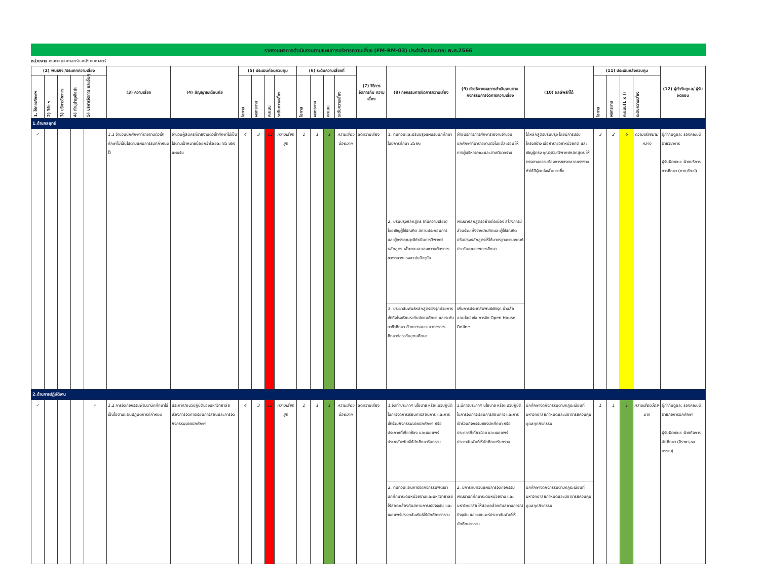รายงานผลการดำเนินงานตามแผนการบริหารความเสี่ยง (FM-RM-03) ประจำปีงบประมาณ พ.ศ.2566
หน่วยงาน คณะมนุษยศาสตร์และสังคมศาสตร์
| (2) พันธกิจ /ประเภทความเสี่ยง | | | | | (3) ความเสี่ยง | (4) สัญญาณเตือนภัย | (5) ประเมินก่อนควบคุม | | | | (6) ระดับความเสี่ยงที่ | | | | (7) วิธีการ จัดการกับ ความเสี่ยง | (8) กิจกรรมการจัดการความเสี่ยง | (9) คำอธิบายผลการดำเนินงานตามกิจกรรมการจัดการความเสี่ยง | (10) ผลลัพธ์ที่ได้ | (11) ประเมินหลังควบคุม | | | | (12) ผู้กำกับดูแล/ ผู้รับผิดชอบ |
| --- | --- | --- | --- | --- | --- | --- | --- | --- | --- | --- | --- | --- | --- | --- | --- | --- | --- | --- | --- | --- | --- | --- | --- |
| 1. ให้การศึกษาฯ | 2) วิจัย ฯ | 3) บริการวิชาการ | 4) ทำนุบำรุงศิลปะ | 5) บริหารจัดการ และอื่นๆ | | | โอกาส | ผลกระทบ | คะแนน | ระดับความเสี่ยง | โอกาส | ผลกระทบ | คะแนน | ระดับความเสี่ยง | | | | | โอกาส | ผลกระทบ | คะแนน(L x I) | ระดับความเสี่ยง | |
| 1.ด้านกลยุทธ์ | | | | | | | | | | | | | | | | | | | | | | | |
| ✓ | | | | | 1.1 จำนวนนักศึกษาที่รายงานตัวเข้าศึกษาไม่เป็นไปตามแผนการรับที่กำหนดไว้ | จำนวนผู้สมัครที่รายงานตัวเข้าศึกษาไม่เป็นไปตามเป้าหมายน้อยกว่าร้อยละ 85 ของแผนรับ | 4 | 3 | 12 | ความเสี่ยงสูง | 1 | 1 | 1 | ความเสี่ยงน้อยมาก | ลดความเสี่ยง | 1. ทบทวนและปรับปรุงแผนรับนักศึกษา ในปีการศึกษา 2566 | ฝ่ายบริการการศึกษารายงานจำนวนนักศึกษาที่มารายงานตัวในแต่ละรอบ ให้ทางผู้บริหารคณะและสาขาวิชาทราบ | ได้หลักสูตรปรับปรุง โดยมีการปรับโครงสร้าง เนื้อหารายวิชาหน่วยกิต และเชิญผู้ทรง คุณวุฒิมาวิพากษ์หลักสูตร ให้ตรงตามความต้องการของตลาดแรงงานทำให้มีผู้สนใจเพิ่มมากขึ้น | 3 | 2 | 6 | ความเสี่ยงปานกลาง | ผู้กำกับดูแล: รองคณบดีฝ่ายวิชาการ ผู้รับผิดชอบ: ฝ่ายบริการการศึกษา (ภาณุวัฒน์) |
| | | | | | | | | | | | | | | | | 2. ปรับปรุงหลักสูตร (ที่มีความเสี่ยง) โดยเชิญผู้ใช้บัณฑิต สถานประกอบการ และผู้ทรงคุณวุฒิดำเนินการวิพากษ์หลักสูตร เพื่อตอบสนองความต้องการของตลาดแรงงานในปัจจุบัน | พัฒนาหลักสูตรอย่างต่อเนื่อง สร้างการมีส่วนร่วม ทั้งจากบัณฑิตและผู้ใช้บัณฑิต ปรับปรุงหลักสูตรให้ได้มาตรฐานตามเกณฑ์ประกันคุณภาพการศึกษา | | | | | | |
| | | | | | | | | | | | | | | | | 3. ประชาสัมพันธ์หลักสูตรเชิงรุกด้วยการเข้าถึงโรงเรียนระดับมัธยมศึกษา และระดับอาชีวศึกษา ด้วยการแนะแนวทางการศึกษาต่อระดับอุดมศึกษา | เพิ่มการประชาสัมพันธ์เชิงรุก ผ่านสื่อออนไลน์ เช่น การจัด Open House Online | | | | | | |
| 2.ด้านการปฏิบัติงาน | | | | | | | | | | | | | | | | | | | | | | | |
| ✓ | | | | ✓ | 2.2 การจัดกิจกรรมพัฒนานักศึกษาไม่เป็นไปตามแผนปฏิบัติการที่กำหนด | ประกาศ/แนวปฏิบัติของมหาวิทยาลัยเรื่องการจัดการเรียนการสอนและการจัดกิจกรรมของนักศึกษา | 4 | 3 | 12 | ความเสี่ยงสูง | 1 | 1 | 1 | ความเสี่ยงน้อยมาก | ลดความเสี่ยง | 1.จัดทำประกาศ นโยบาย หรือแนวปฏิบัติในการจัดการเรียนการสอนการ และการเข้าร่วมกิจกรรมของนักศึกษา หรือประกาศที่เกี่ยวข้อง และเผยแพร่ประชาสัมพันธ์ให้นักศึกษารับทราบ | 1.มีการประกาศ นโยบาย หรือแนวปฏิบัติในการจัดการเรียนการสอนการ และการเข้าร่วมกิจกรรมของนักศึกษา หรือประกาศที่เกี่ยวข้อง และเผยแพร่ประชาสัมพันธ์ให้นักศึกษารับทราบ | นักศึกษาจัดกิจกรรมตามกฎระเบียบที่มหาวิทยาลัยกำหนดและมีอาจารย์ควบคุมดูแลทุกกิจกรรม | 1 | 1 | 1 | ความเสี่ยงน้อยมาก | ผู้กำกับดูแล: รองคณบดีฝ่ายกิจการนักศึกษา ผู้รับผิดชอบ: ฝ่ายกิจการนักศึกษา (จิราพร,ธนบรรณ) |
| | | | | | | | | | | | | | | | | 2. ทบทวนแผนการจัดกิจกรรมพัฒนานักศึกษาระดับหน่วยงานและมหาวิทยาลัย ให้สอดคล้องกับสถานการณ์ปัจจุบัน และเผยแพร่ประชาสัมพันธ์ให้นักศึกษาทราบ | 2. มีการทบทวนแผนการจัดกิจกรรมพัฒนานักศึกษาระดับหน่วยงาน และมหาวิทยาลัย ให้สอดคล้องกับสถานการณ์ปัจจุบัน และเผยแพร่ประชาสัมพันธ์ให้นักศึกษาทราบ | นักศึกษาจัดกิจกรรมตามกฎระเบียบที่มหาวิทยาลัยกำหนดและมีอาจารย์ควบคุมดูแลทุกกิจกรรม | | | | | |